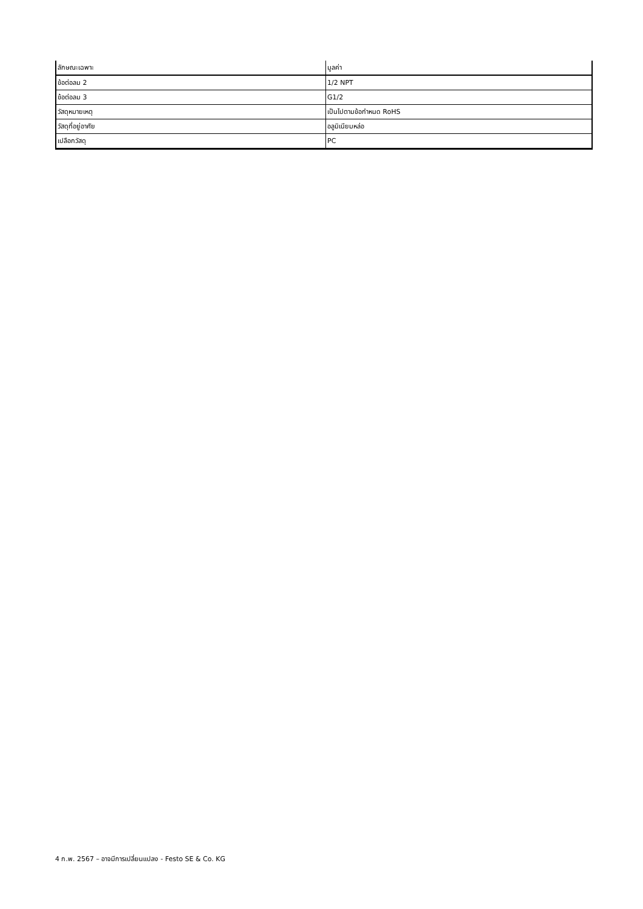| ลักษณะเฉพาะ | มูลค่า |
| --- | --- |
| ข้อต่อลม 2 | 1/2 NPT |
| ข้อต่อลม 3 | G1/2 |
| วัสดุหมายเหตุ | เป็นไปตามข้อกำหนด RoHS |
| วัสดุที่อยู่อาศัย | อลูมิเนียมหล่อ |
| เปลือกวัสดุ | PC |
4 ก.พ. 2567 – อาจมีการเปลี่ยนแปลง - Festo SE & Co. KG